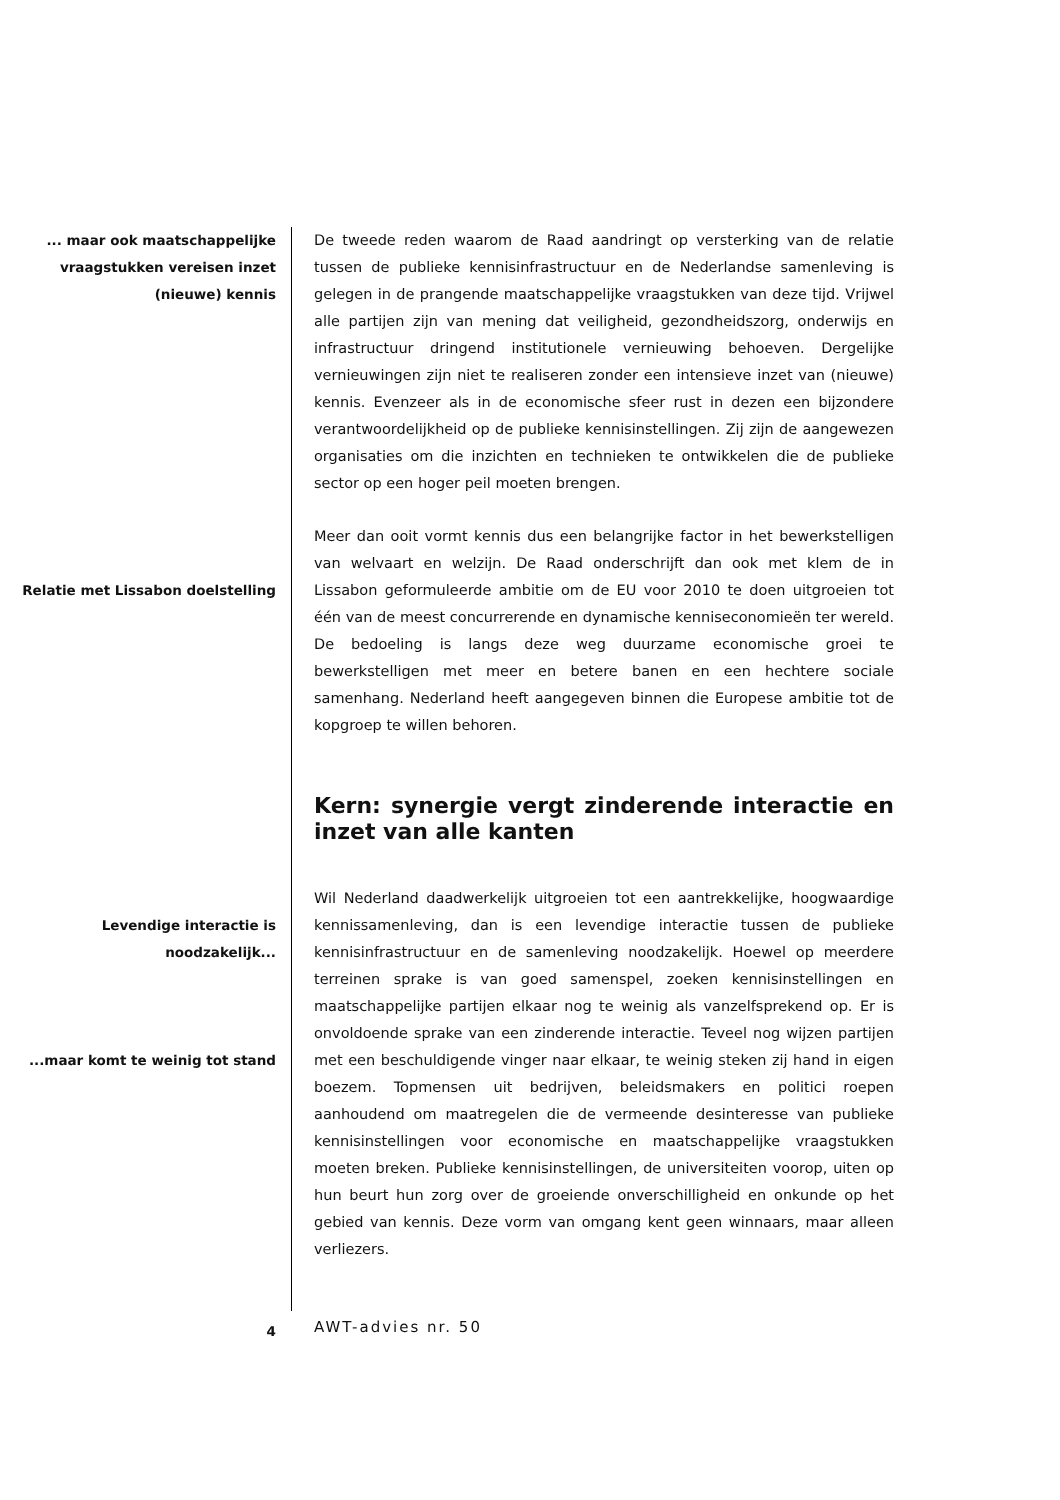... maar ook maatschappelijke vraagstukken vereisen inzet (nieuwe) kennis
De tweede reden waarom de Raad aandringt op versterking van de relatie tussen de publieke kennisinfrastructuur en de Nederlandse samenleving is gelegen in de prangende maatschappelijke vraagstukken van deze tijd. Vrijwel alle partijen zijn van mening dat veiligheid, gezondheidszorg, onderwijs en infrastructuur dringend institutionele vernieuwing behoeven. Dergelijke vernieuwingen zijn niet te realiseren zonder een intensieve inzet van (nieuwe) kennis. Evenzeer als in de economische sfeer rust in dezen een bijzondere verantwoordelijkheid op de publieke kennisinstellingen. Zij zijn de aangewezen organisaties om die inzichten en technieken te ontwikkelen die de publieke sector op een hoger peil moeten brengen.
Relatie met Lissabon doelstelling
Meer dan ooit vormt kennis dus een belangrijke factor in het bewerkstelligen van welvaart en welzijn. De Raad onderschrijft dan ook met klem de in Lissabon geformuleerde ambitie om de EU voor 2010 te doen uitgroeien tot één van de meest concurrerende en dynamische kenniseconomieën ter wereld. De bedoeling is langs deze weg duurzame economische groei te bewerkstelligen met meer en betere banen en een hechtere sociale samenhang. Nederland heeft aangegeven binnen die Europese ambitie tot de kopgroep te willen behoren.
Kern: synergie vergt zinderende interactie en inzet van alle kanten
Levendige interactie is noodzakelijk...
...maar komt te weinig tot stand
Wil Nederland daadwerkelijk uitgroeien tot een aantrekkelijke, hoogwaardige kennissamenleving, dan is een levendige interactie tussen de publieke kennisinfrastructuur en de samenleving noodzakelijk. Hoewel op meerdere terreinen sprake is van goed samenspel, zoeken kennisinstellingen en maatschappelijke partijen elkaar nog te weinig als vanzelfsprekend op. Er is onvoldoende sprake van een zinderende interactie. Teveel nog wijzen partijen met een beschuldigende vinger naar elkaar, te weinig steken zij hand in eigen boezem. Topmensen uit bedrijven, beleidsmakers en politici roepen aanhoudend om maatregelen die de vermeende desinteresse van publieke kennisinstellingen voor economische en maatschappelijke vraagstukken moeten breken. Publieke kennisinstellingen, de universiteiten voorop, uiten op hun beurt hun zorg over de groeiende onverschilligheid en onkunde op het gebied van kennis. Deze vorm van omgang kent geen winnaars, maar alleen verliezers.
4
AWT-advies nr. 50